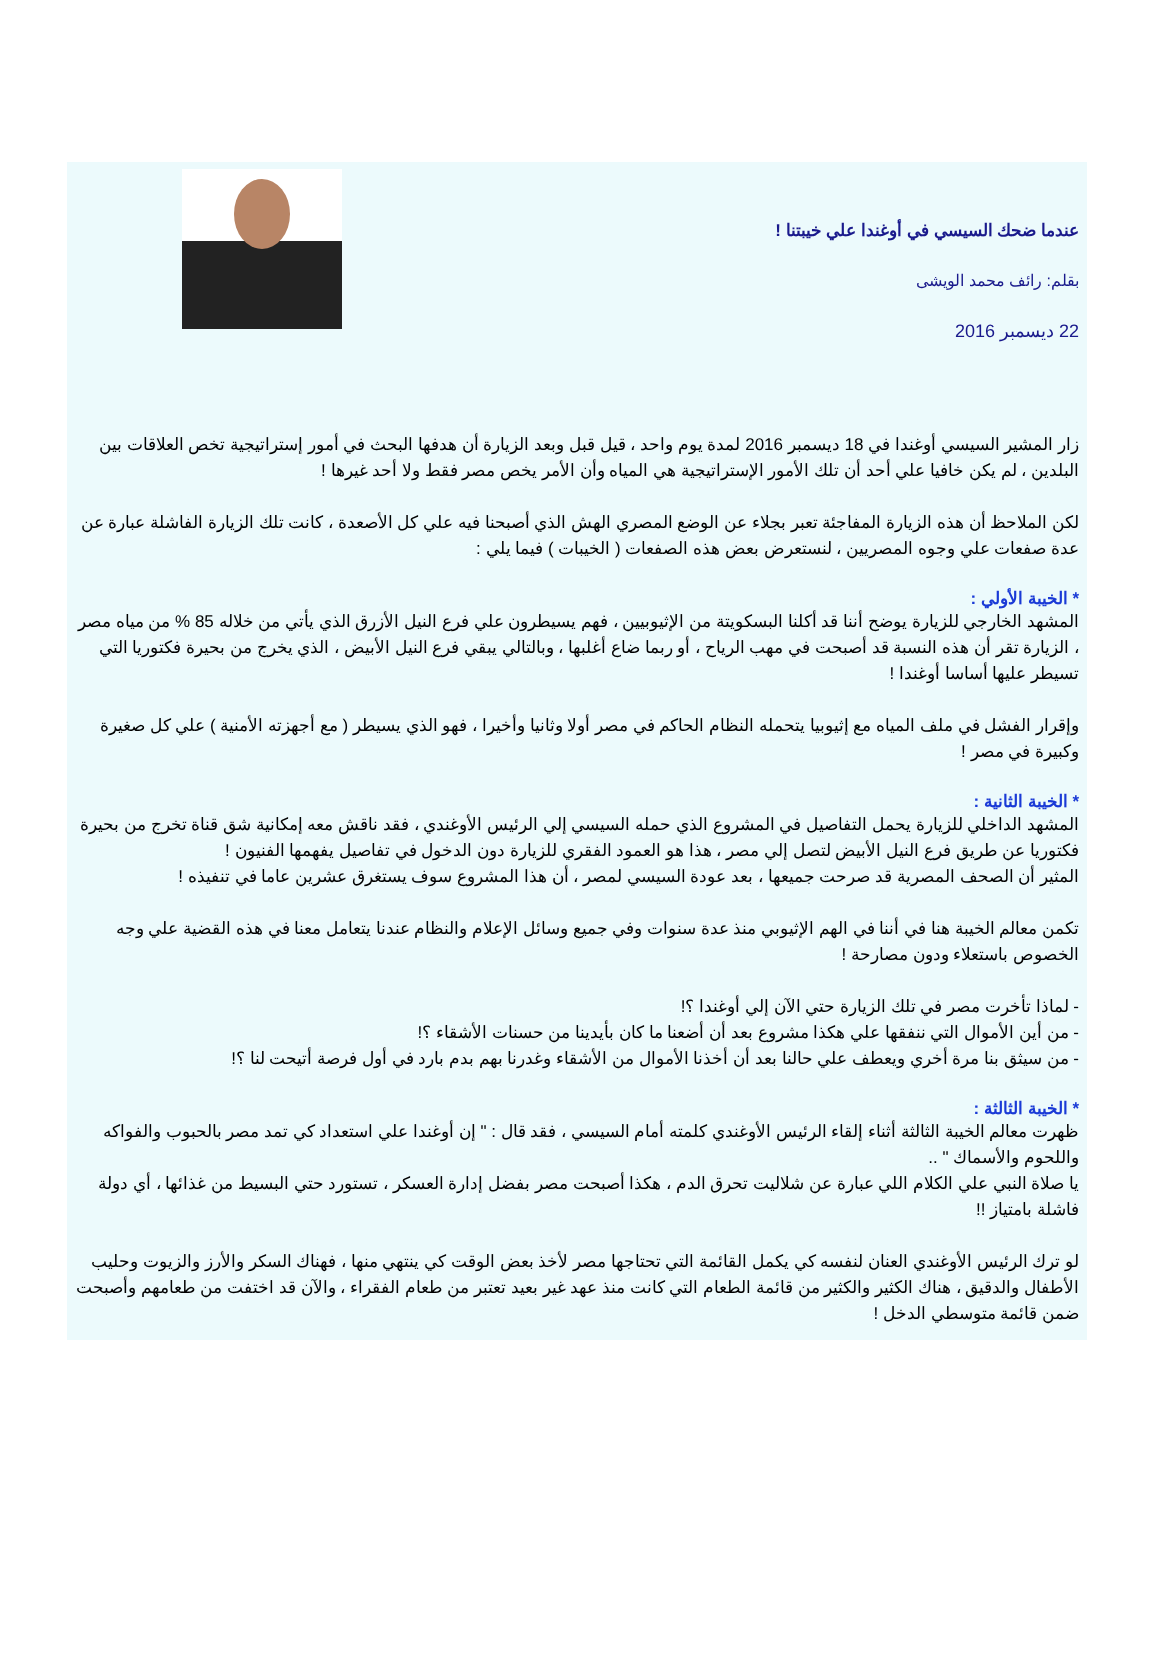عندما ضحك السيسي في أوغندا علي خيبتنا !
بقلم: رائف محمد الويشى
22 ديسمبر 2016
زار المشير السيسي أوغندا في 18 ديسمبر 2016 لمدة يوم واحد ، قيل قبل وبعد الزيارة أن هدفها البحث في أمور إستراتيجية تخص العلاقات بين البلدين ، لم يكن خافيا علي أحد أن تلك الأمور الإستراتيجية هي المياه وأن الأمر يخص مصر فقط ولا أحد غيرها !
لكن الملاحظ أن هذه الزيارة المفاجئة تعبر بجلاء عن الوضع المصري الهش الذي أصبحنا فيه علي كل الأصعدة ، كانت تلك الزيارة الفاشلة عبارة عن عدة صفعات علي وجوه المصريين ، لنستعرض بعض هذه الصفعات ( الخيبات ) فيما يلي :
* الخيبة الأولي :
المشهد الخارجي للزيارة يوضح أننا قد أكلنا البسكويتة من الإثيوبيين ، فهم يسيطرون علي فرع النيل الأزرق الذي يأتي من خلاله 85 % من مياه مصر ، الزيارة تقر أن هذه النسبة قد أصبحت في مهب الرياح ، أو ربما ضاع أغلبها ، وبالتالي يبقي فرع النيل الأبيض ، الذي يخرج من بحيرة فكتوريا التي تسيطر عليها أساسا أوغندا !
وإقرار الفشل في ملف المياه مع إثيوبيا يتحمله النظام الحاكم في مصر أولا وثانيا وأخيرا ، فهو الذي يسيطر ( مع أجهزته الأمنية ) علي كل صغيرة وكبيرة في مصر !
* الخيبة الثانية :
المشهد الداخلي للزيارة يحمل التفاصيل في المشروع الذي حمله السيسي إلي الرئيس الأوغندي ، فقد ناقش معه إمكانية شق قناة تخرج من بحيرة فكتوريا عن طريق فرع النيل الأبيض لتصل إلي مصر ، هذا هو العمود الفقري للزيارة دون الدخول في تفاصيل يفهمها الفنيون !
المثير أن الصحف المصرية قد صرحت جميعها ، بعد عودة السيسي لمصر ، أن هذا المشروع سوف يستغرق عشرين عاما في تنفيذه !
تكمن معالم الخيبة هنا في أننا في الهم الإثيوبي منذ عدة سنوات وفي جميع وسائل الإعلام والنظام عندنا يتعامل معنا في هذه القضية علي وجه الخصوص باستعلاء ودون مصارحة !
- لماذا تأخرت مصر في تلك الزيارة حتي الآن إلي أوغندا ؟!
- من أين الأموال التي ننفقها علي هكذا مشروع بعد أن أضعنا ما كان بأيدينا من حسنات الأشقاء ؟!
- من سيثق بنا مرة أخري ويعطف علي حالنا بعد أن أخذنا الأموال من الأشقاء وغدرنا بهم بدم بارد في أول فرصة أتيحت لنا ؟!
* الخيبة الثالثة :
ظهرت معالم الخيبة الثالثة أثناء إلقاء الرئيس الأوغندي كلمته أمام السيسي ، فقد قال : " إن أوغندا علي استعداد كي تمد مصر بالحبوب والفواكه واللحوم والأسماك " ..
يا صلاة النبي علي الكلام اللي عبارة عن شلاليت تحرق الدم ، هكذا أصبحت مصر بفضل إدارة العسكر ، تستورد حتي البسيط من غذائها ، أي دولة فاشلة بامتياز !!
لو ترك الرئيس الأوغندي العنان لنفسه كي يكمل القائمة التي تحتاجها مصر لأخذ بعض الوقت كي ينتهي منها ، فهناك السكر والأرز والزيوت وحليب الأطفال والدقيق ، هناك الكثير والكثير من قائمة الطعام التي كانت منذ عهد غير بعيد تعتبر من طعام الفقراء ، والآن قد اختفت من طعامهم وأصبحت ضمن قائمة متوسطي الدخل !